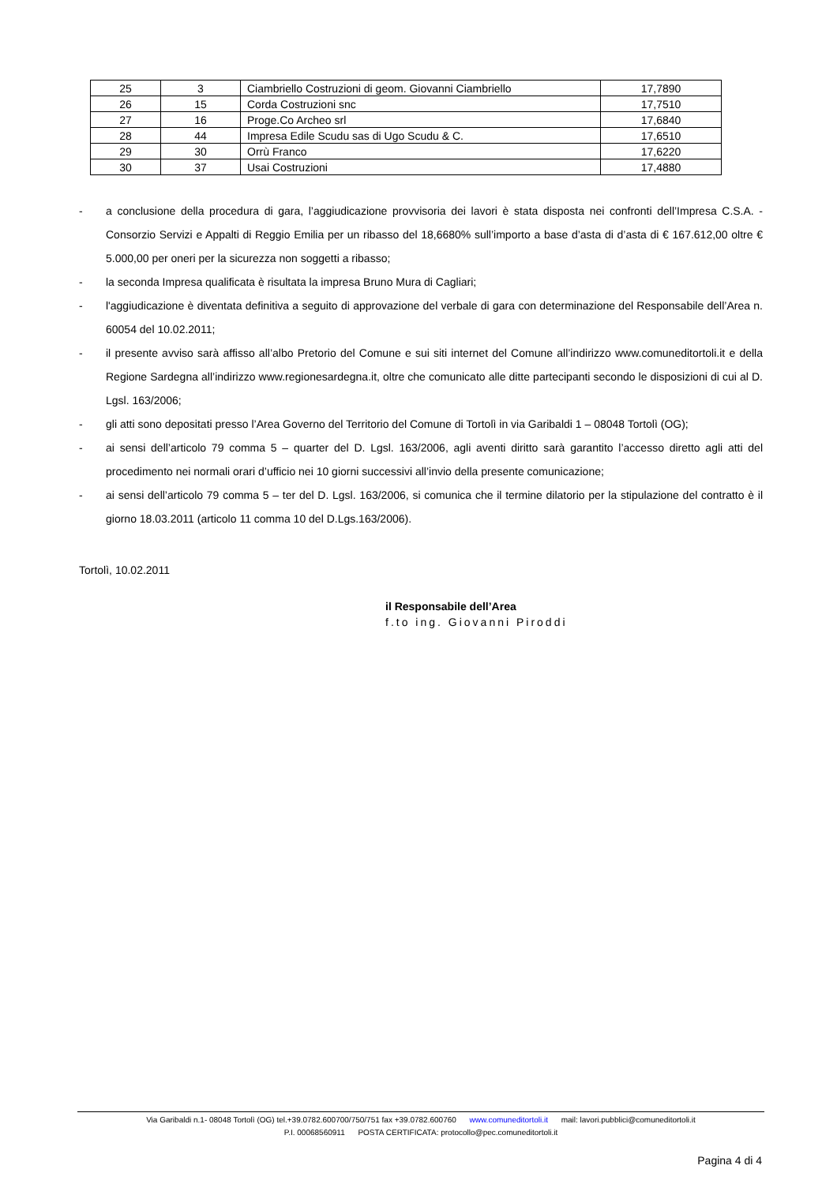| 25 | 3 | Ciambriello Costruzioni di geom. Giovanni Ciambriello | 17,7890 |
| 26 | 15 | Corda Costruzioni snc | 17,7510 |
| 27 | 16 | Proge.Co Archeo srl | 17,6840 |
| 28 | 44 | Impresa Edile Scudu sas di Ugo Scudu & C. | 17,6510 |
| 29 | 30 | Orrù Franco | 17,6220 |
| 30 | 37 | Usai Costruzioni | 17,4880 |
- a conclusione della procedura di gara, l’aggiudicazione provvisoria dei lavori è stata disposta nei confronti dell’Impresa C.S.A. - Consorzio Servizi e Appalti di Reggio Emilia per un ribasso del 18,6680% sull’importo a base d’asta di d’asta di € 167.612,00 oltre € 5.000,00 per oneri per la sicurezza non soggetti a ribasso;
- la seconda Impresa qualificata è risultata la impresa Bruno Mura di Cagliari;
- l'aggiudicazione è diventata definitiva a seguito di approvazione del verbale di gara con determinazione del Responsabile dell’Area n. 60054 del 10.02.2011;
- il presente avviso sarà affisso all’albo Pretorio del Comune e sui siti internet del Comune all’indirizzo www.comuneditortoli.it e della Regione Sardegna all’indirizzo www.regionesardegna.it, oltre che comunicato alle ditte partecipanti secondo le disposizioni di cui al D. Lgsl. 163/2006;
- gli atti sono depositati presso l’Area Governo del Territorio del Comune di Tortolì in via Garibaldi 1 – 08048 Tortolì (OG);
- ai sensi dell’articolo 79 comma 5 – quarter del D. Lgsl. 163/2006, agli aventi diritto sarà garantito l’accesso diretto agli atti del procedimento nei normali orari d’ufficio nei 10 giorni successivi all’invio della presente comunicazione;
- ai sensi dell’articolo 79 comma 5 – ter del D. Lgsl. 163/2006, si comunica che il termine dilatorio per la stipulazione del contratto è il giorno 18.03.2011 (articolo 11 comma 10 del D.Lgs.163/2006).
Tortolì, 10.02.2011
il Responsabile dell’Area
f.to ing. Giovanni Piroddi
Via Garibaldi n.1- 08048 Tortolì (OG) tel.+39.0782.600700/750/751 fax +39.0782.600760 www.comuneditortoli.it mail: lavori.pubblici@comuneditortoli.it
P.I. 00068560911 POSTA CERTIFICATA: protocollo@pec.comuneditortoli.it
Pagina 4 di 4